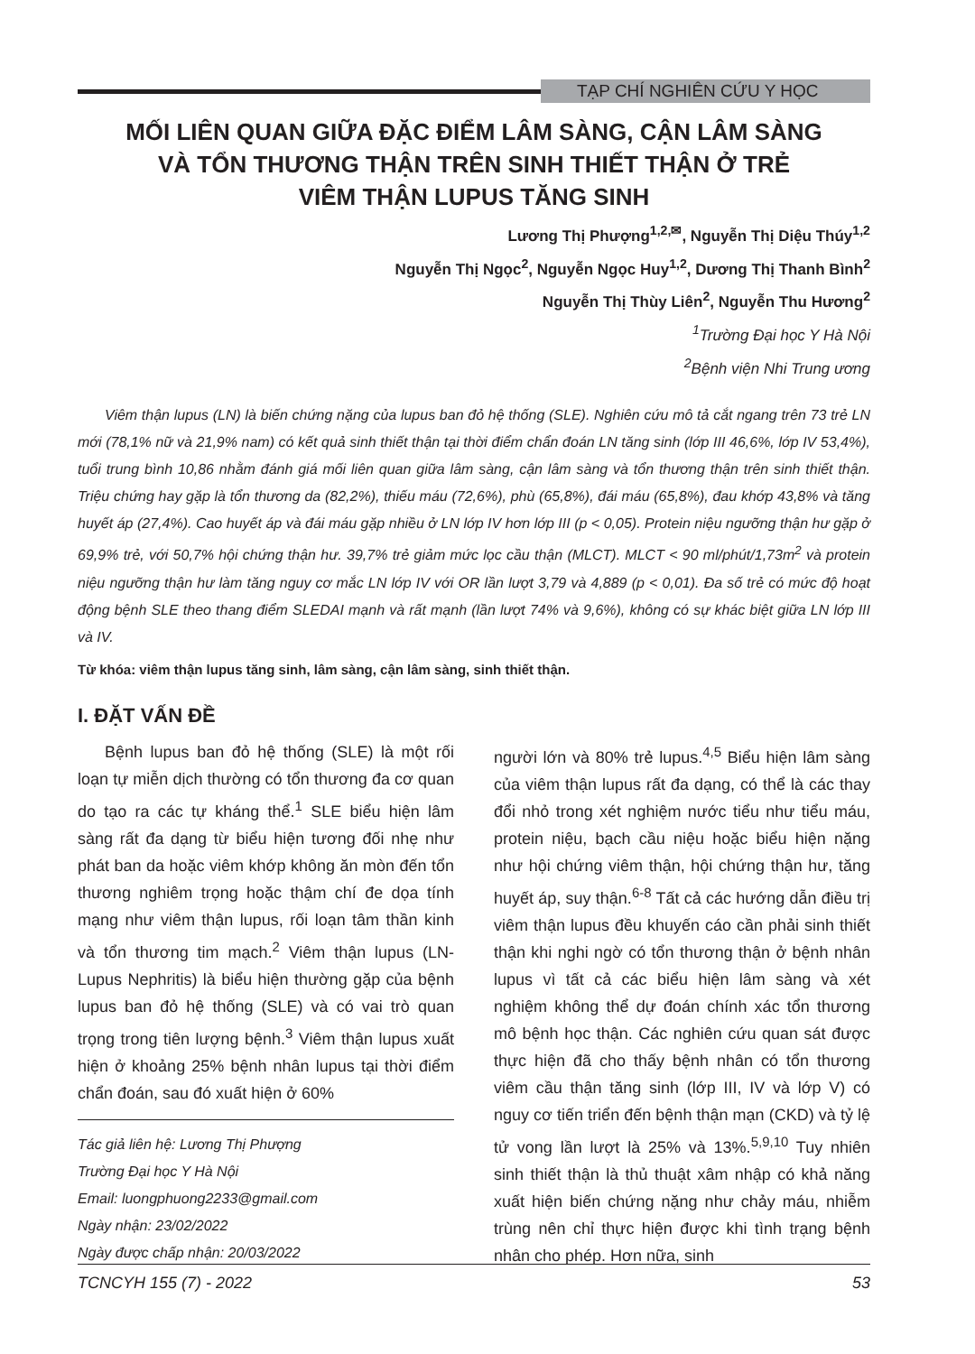TẠP CHÍ NGHIÊN CỨU Y HỌC
MỐI LIÊN QUAN GIỮA ĐẶC ĐIỂM LÂM SÀNG, CẬN LÂM SÀNG
VÀ TỔN THƯƠNG THẬN TRÊN SINH THIẾT THẬN Ở TRẺ
VIÊM THẬN LUPUS TĂNG SINH
Lương Thị Phượng<sup>1,2,✉</sup>, Nguyễn Thị Diệu Thúy<sup>1,2</sup>
Nguyễn Thị Ngọc<sup>2</sup>, Nguyễn Ngọc Huy<sup>1,2</sup>, Dương Thị Thanh Bình<sup>2</sup>
Nguyễn Thị Thùy Liên<sup>2</sup>, Nguyễn Thu Hương<sup>2</sup>
<sup>1</sup> Trường Đại học Y Hà Nội
<sup>2</sup> Bệnh viện Nhi Trung ương
Viêm thận lupus (LN) là biến chứng nặng của lupus ban đỏ hệ thống (SLE). Nghiên cứu mô tả cắt ngang trên 73 trẻ LN mới (78,1% nữ và 21,9% nam) có kết quả sinh thiết thận tại thời điểm chẩn đoán LN tăng sinh (lớp III 46,6%, lớp IV 53,4%), tuổi trung bình 10,86 nhằm đánh giá mối liên quan giữa lâm sàng, cận lâm sàng và tổn thương thận trên sinh thiết thận. Triệu chứng hay gặp là tổn thương da (82,2%), thiếu máu (72,6%), phù (65,8%), đái máu (65,8%), đau khớp 43,8% và tăng huyết áp (27,4%). Cao huyết áp và đái máu gặp nhiều ở LN lớp IV hơn lớp III (p < 0,05). Protein niệu ngưỡng thận hư gặp ở 69,9% trẻ, với 50,7% hội chứng thận hư. 39,7% trẻ giảm mức lọc cầu thận (MLCT). MLCT < 90 ml/phút/1,73m<sup>2</sup> và protein niệu ngưỡng thận hư làm tăng nguy cơ mắc LN lớp IV với OR lần lượt 3,79 và 4,889 (p < 0,01). Đa số trẻ có mức độ hoạt động bệnh SLE theo thang điểm SLEDAI mạnh và rất mạnh (lần lượt 74% và 9,6%), không có sự khác biệt giữa LN lớp III và IV.
Từ khóa: viêm thận lupus tăng sinh, lâm sàng, cận lâm sàng, sinh thiết thận.
I. ĐẶT VẤN ĐỀ
Bệnh lupus ban đỏ hệ thống (SLE) là một rối loạn tự miễn dịch thường có tổn thương đa cơ quan do tạo ra các tự kháng thể.<sup>1</sup> SLE biểu hiện lâm sàng rất đa dạng từ biểu hiện tương đối nhẹ như phát ban da hoặc viêm khớp không ăn mòn đến tổn thương nghiêm trọng hoặc thậm chí đe dọa tính mạng như viêm thận lupus, rối loạn tâm thần kinh và tổn thương tim mạch.<sup>2</sup> Viêm thận lupus (LN-Lupus Nephritis) là biểu hiện thường gặp của bệnh lupus ban đỏ hệ thống (SLE) và có vai trò quan trọng trong tiên lượng bệnh.<sup>3</sup> Viêm thận lupus xuất hiện ở khoảng 25% bệnh nhân lupus tại thời điểm chẩn đoán, sau đó xuất hiện ở 60%
Tác giả liên hệ: Lương Thị Phượng
Trường Đại học Y Hà Nội
Email: luongphuong2233@gmail.com
Ngày nhận: 23/02/2022
Ngày được chấp nhận: 20/03/2022
người lớn và 80% trẻ lupus.<sup>4,5</sup> Biểu hiện lâm sàng của viêm thận lupus rất đa dạng, có thể là các thay đổi nhỏ trong xét nghiệm nước tiểu như tiểu máu, protein niệu, bạch cầu niệu hoặc biểu hiện nặng như hội chứng viêm thận, hội chứng thận hư, tăng huyết áp, suy thận.<sup>6-8</sup> Tất cả các hướng dẫn điều trị viêm thận lupus đều khuyến cáo cần phải sinh thiết thận khi nghi ngờ có tổn thương thận ở bệnh nhân lupus vì tất cả các biểu hiện lâm sàng và xét nghiệm không thể dự đoán chính xác tổn thương mô bệnh học thận. Các nghiên cứu quan sát được thực hiện đã cho thấy bệnh nhân có tổn thương viêm cầu thận tăng sinh (lớp III, IV và lớp V) có nguy cơ tiến triển đến bệnh thận mạn (CKD) và tỷ lệ tử vong lần lượt là 25% và 13%.<sup>5,9,10</sup> Tuy nhiên sinh thiết thận là thủ thuật xâm nhập có khả năng xuất hiện biến chứng nặng như chảy máu, nhiễm trùng nên chỉ thực hiện được khi tình trạng bệnh nhân cho phép. Hơn nữa, sinh
TCNCYH 155 (7) - 2022 53